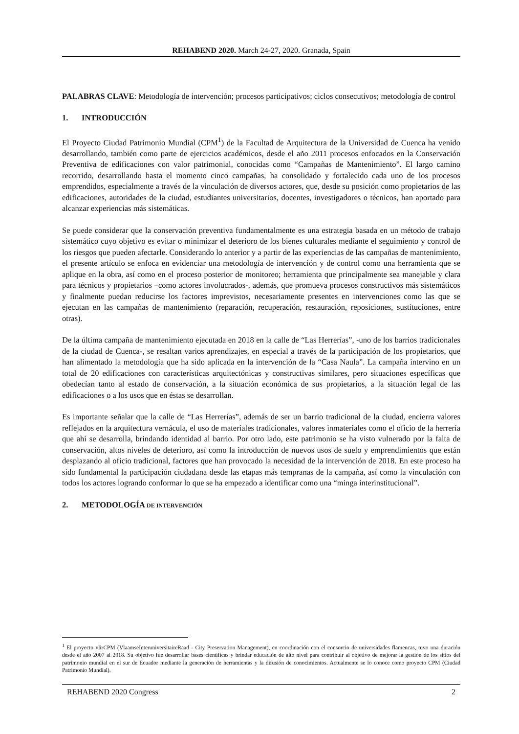REHABEND 2020. March 24-27, 2020. Granada, Spain
PALABRAS CLAVE: Metodología de intervención; procesos participativos; ciclos consecutivos; metodología de control
1. INTRODUCCIÓN
El Proyecto Ciudad Patrimonio Mundial (CPM<sup>1</sup>) de la Facultad de Arquitectura de la Universidad de Cuenca ha venido desarrollando, también como parte de ejercicios académicos, desde el año 2011 procesos enfocados en la Conservación Preventiva de edificaciones con valor patrimonial, conocidas como “Campañas de Mantenimiento”. El largo camino recorrido, desarrollando hasta el momento cinco campañas, ha consolidado y fortalecido cada uno de los procesos emprendidos, especialmente a través de la vinculación de diversos actores, que, desde su posición como propietarios de las edificaciones, autoridades de la ciudad, estudiantes universitarios, docentes, investigadores o técnicos, han aportado para alcanzar experiencias más sistemáticas.
Se puede considerar que la conservación preventiva fundamentalmente es una estrategia basada en un método de trabajo sistemático cuyo objetivo es evitar o minimizar el deterioro de los bienes culturales mediante el seguimiento y control de los riesgos que pueden afectarle. Considerando lo anterior y a partir de las experiencias de las campañas de mantenimiento, el presente artículo se enfoca en evidenciar una metodología de intervención y de control como una herramienta que se aplique en la obra, así como en el proceso posterior de monitoreo; herramienta que principalmente sea manejable y clara para técnicos y propietarios –como actores involucrados-, además, que promueva procesos constructivos más sistemáticos y finalmente puedan reducirse los factores imprevistos, necesariamente presentes en intervenciones como las que se ejecutan en las campañas de mantenimiento (reparación, recuperación, restauración, reposiciones, sustituciones, entre otras).
De la última campaña de mantenimiento ejecutada en 2018 en la calle de “Las Herrerías”, -uno de los barrios tradicionales de la ciudad de Cuenca-, se resaltan varios aprendizajes, en especial a través de la participación de los propietarios, que han alimentado la metodología que ha sido aplicada en la intervención de la “Casa Naula”. La campaña intervino en un total de 20 edificaciones con características arquitectónicas y constructivas similares, pero situaciones específicas que obedecían tanto al estado de conservación, a la situación económica de sus propietarios, a la situación legal de las edificaciones o a los usos que en éstas se desarrollan.
Es importante señalar que la calle de “Las Herrerías”, además de ser un barrio tradicional de la ciudad, encierra valores reflejados en la arquitectura vernácula, el uso de materiales tradicionales, valores inmateriales como el oficio de la herrería que ahí se desarrolla, brindando identidad al barrio. Por otro lado, este patrimonio se ha visto vulnerado por la falta de conservación, altos niveles de deterioro, así como la introducción de nuevos usos de suelo y emprendimientos que están desplazando al oficio tradicional, factores que han provocado la necesidad de la intervención de 2018. En este proceso ha sido fundamental la participación ciudadana desde las etapas más tempranas de la campaña, así como la vinculación con todos los actores logrando conformar lo que se ha empezado a identificar como una “minga interinstitucional”.
2. METODOLOGÍA DE INTERVENCIÓN
<sup>1</sup> El proyecto vlirCPM (VlaamseInteruniversitaireRaad - City Preservation Management), en coordinación con el consorcio de universidades flamencas, tuvo una duración desde el año 2007 al 2018. Su objetivo fue desarrollar bases científicas y brindar educación de alto nivel para contribuir al objetivo de mejorar la gestión de los sitios del patrimonio mundial en el sur de Ecuador mediante la generación de herramientas y la difusión de conocimientos. Actualmente se lo conoce como proyecto CPM (Ciudad Patrimonio Mundial).
REHABEND 2020 Congress 2